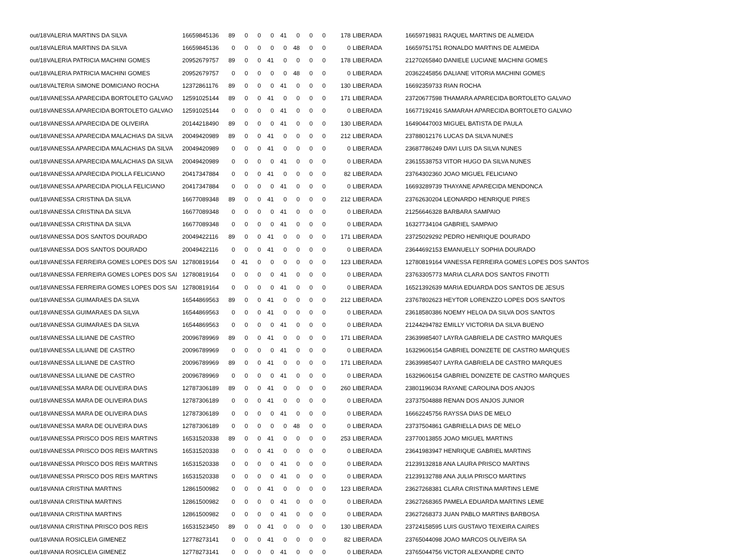| out/18 | VALERIA MARTINS DA SILVA | 16659845136 | 89 | 0 | 0 | 0 | 41 | 0 | 0 | 0 | 178 | LIBERADA | 16659719831 RAQUEL MARTINS DE ALMEIDA |
| out/18 | VALERIA MARTINS DA SILVA | 16659845136 | 0 | 0 | 0 | 0 | 0 | 48 | 0 | 0 | 0 | LIBERADA | 16659751751 RONALDO MARTINS DE ALMEIDA |
| out/18 | VALERIA PATRICIA MACHINI GOMES | 20952679757 | 89 | 0 | 0 | 41 | 0 | 0 | 0 | 0 | 178 | LIBERADA | 21270265840 DANIELE LUCIANE MACHINI GOMES |
| out/18 | VALERIA PATRICIA MACHINI GOMES | 20952679757 | 0 | 0 | 0 | 0 | 0 | 48 | 0 | 0 | 0 | LIBERADA | 20362245856 DALIANE VITORIA MACHINI GOMES |
| out/18 | VALTERIA SIMONE DOMICIANO ROCHA | 12372861176 | 89 | 0 | 0 | 0 | 41 | 0 | 0 | 0 | 130 | LIBERADA | 16692359733 RIAN ROCHA |
| out/18 | VANESSA APARECIDA BORTOLETO GALVAO | 12591025144 | 89 | 0 | 0 | 41 | 0 | 0 | 0 | 0 | 171 | LIBERADA | 23720677598 THAMARA APARECIDA BORTOLETO GALVAO |
| out/18 | VANESSA APARECIDA BORTOLETO GALVAO | 12591025144 | 0 | 0 | 0 | 0 | 41 | 0 | 0 | 0 | 0 | LIBERADA | 16677192416 SAMARAH APARECIDA BORTOLETO GALVAO |
| out/18 | VANESSA APARECIDA DE OLIVEIRA | 20144218490 | 89 | 0 | 0 | 0 | 41 | 0 | 0 | 0 | 130 | LIBERADA | 16490447003 MIGUEL BATISTA DE PAULA |
| out/18 | VANESSA APARECIDA MALACHIAS DA SILVA | 20049420989 | 89 | 0 | 0 | 41 | 0 | 0 | 0 | 0 | 212 | LIBERADA | 23788012176 LUCAS DA SILVA NUNES |
| out/18 | VANESSA APARECIDA MALACHIAS DA SILVA | 20049420989 | 0 | 0 | 0 | 41 | 0 | 0 | 0 | 0 | 0 | LIBERADA | 23687786249 DAVI LUIS DA SILVA NUNES |
| out/18 | VANESSA APARECIDA MALACHIAS DA SILVA | 20049420989 | 0 | 0 | 0 | 0 | 41 | 0 | 0 | 0 | 0 | LIBERADA | 23615538753 VITOR HUGO DA SILVA NUNES |
| out/18 | VANESSA APARECIDA PIOLLA FELICIANO | 20417347884 | 0 | 0 | 0 | 41 | 0 | 0 | 0 | 0 | 82 | LIBERADA | 23764302360 JOAO MIGUEL FELICIANO |
| out/18 | VANESSA APARECIDA PIOLLA FELICIANO | 20417347884 | 0 | 0 | 0 | 0 | 41 | 0 | 0 | 0 | 0 | LIBERADA | 16693289739 THAYANE APARECIDA MENDONCA |
| out/18 | VANESSA CRISTINA DA SILVA | 16677089348 | 89 | 0 | 0 | 41 | 0 | 0 | 0 | 0 | 212 | LIBERADA | 23762630204 LEONARDO HENRIQUE PIRES |
| out/18 | VANESSA CRISTINA DA SILVA | 16677089348 | 0 | 0 | 0 | 0 | 41 | 0 | 0 | 0 | 0 | LIBERADA | 21256646328 BARBARA SAMPAIO |
| out/18 | VANESSA CRISTINA DA SILVA | 16677089348 | 0 | 0 | 0 | 0 | 41 | 0 | 0 | 0 | 0 | LIBERADA | 16327734104 GABRIEL SAMPAIO |
| out/18 | VANESSA DOS SANTOS DOURADO | 20049422116 | 89 | 0 | 0 | 41 | 0 | 0 | 0 | 0 | 171 | LIBERADA | 23725029292 PEDRO HENRIQUE DOURADO |
| out/18 | VANESSA DOS SANTOS DOURADO | 20049422116 | 0 | 0 | 0 | 41 | 0 | 0 | 0 | 0 | 0 | LIBERADA | 23644692153 EMANUELLY SOPHIA DOURADO |
| out/18 | VANESSA FERREIRA GOMES LOPES DOS SAI | 12780819164 | 0 | 41 | 0 | 0 | 0 | 0 | 0 | 0 | 123 | LIBERADA | 12780819164 VANESSA FERREIRA GOMES LOPES DOS SANTOS |
| out/18 | VANESSA FERREIRA GOMES LOPES DOS SAI | 12780819164 | 0 | 0 | 0 | 0 | 41 | 0 | 0 | 0 | 0 | LIBERADA | 23763305773 MARIA CLARA DOS SANTOS FINOTTI |
| out/18 | VANESSA FERREIRA GOMES LOPES DOS SAI | 12780819164 | 0 | 0 | 0 | 0 | 41 | 0 | 0 | 0 | 0 | LIBERADA | 16521392639 MARIA EDUARDA DOS SANTOS DE JESUS |
| out/18 | VANESSA GUIMARAES DA SILVA | 16544869563 | 89 | 0 | 0 | 41 | 0 | 0 | 0 | 0 | 212 | LIBERADA | 23767802623 HEYTOR LORENZZO LOPES DOS SANTOS |
| out/18 | VANESSA GUIMARAES DA SILVA | 16544869563 | 0 | 0 | 0 | 41 | 0 | 0 | 0 | 0 | 0 | LIBERADA | 23618580386 NOEMY HELOA DA SILVA DOS SANTOS |
| out/18 | VANESSA GUIMARAES DA SILVA | 16544869563 | 0 | 0 | 0 | 0 | 41 | 0 | 0 | 0 | 0 | LIBERADA | 21244294782 EMILLY VICTORIA DA SILVA BUENO |
| out/18 | VANESSA LILIANE DE CASTRO | 20096789969 | 89 | 0 | 0 | 41 | 0 | 0 | 0 | 0 | 171 | LIBERADA | 23639985407 LAYRA GABRIELA DE CASTRO MARQUES |
| out/18 | VANESSA LILIANE DE CASTRO | 20096789969 | 0 | 0 | 0 | 0 | 41 | 0 | 0 | 0 | 0 | LIBERADA | 16329606154 GABRIEL DONIZETE DE CASTRO MARQUES |
| out/18 | VANESSA LILIANE DE CASTRO | 20096789969 | 89 | 0 | 0 | 41 | 0 | 0 | 0 | 0 | 171 | LIBERADA | 23639985407 LAYRA GABRIELA DE CASTRO MARQUES |
| out/18 | VANESSA LILIANE DE CASTRO | 20096789969 | 0 | 0 | 0 | 0 | 41 | 0 | 0 | 0 | 0 | LIBERADA | 16329606154 GABRIEL DONIZETE DE CASTRO MARQUES |
| out/18 | VANESSA MARA DE OLIVEIRA DIAS | 12787306189 | 89 | 0 | 0 | 41 | 0 | 0 | 0 | 0 | 260 | LIBERADA | 23801196034 RAYANE CAROLINA DOS ANJOS |
| out/18 | VANESSA MARA DE OLIVEIRA DIAS | 12787306189 | 0 | 0 | 0 | 41 | 0 | 0 | 0 | 0 | 0 | LIBERADA | 23737504888 RENAN DOS ANJOS JUNIOR |
| out/18 | VANESSA MARA DE OLIVEIRA DIAS | 12787306189 | 0 | 0 | 0 | 0 | 41 | 0 | 0 | 0 | 0 | LIBERADA | 16662245756 RAYSSA DIAS DE MELO |
| out/18 | VANESSA MARA DE OLIVEIRA DIAS | 12787306189 | 0 | 0 | 0 | 0 | 0 | 48 | 0 | 0 | 0 | LIBERADA | 23737504861 GABRIELLA DIAS DE MELO |
| out/18 | VANESSA PRISCO DOS REIS MARTINS | 16531520338 | 89 | 0 | 0 | 41 | 0 | 0 | 0 | 0 | 253 | LIBERADA | 23770013855 JOAO MIGUEL MARTINS |
| out/18 | VANESSA PRISCO DOS REIS MARTINS | 16531520338 | 0 | 0 | 0 | 41 | 0 | 0 | 0 | 0 | 0 | LIBERADA | 23641983947 HENRIQUE GABRIEL MARTINS |
| out/18 | VANESSA PRISCO DOS REIS MARTINS | 16531520338 | 0 | 0 | 0 | 0 | 41 | 0 | 0 | 0 | 0 | LIBERADA | 21239132818 ANA LAURA PRISCO MARTINS |
| out/18 | VANESSA PRISCO DOS REIS MARTINS | 16531520338 | 0 | 0 | 0 | 0 | 41 | 0 | 0 | 0 | 0 | LIBERADA | 21239132788 ANA JULIA PRISCO MARTINS |
| out/18 | VANIA CRISTINA MARTINS | 12861500982 | 0 | 0 | 0 | 41 | 0 | 0 | 0 | 0 | 123 | LIBERADA | 23627268381 CLARA CRISTINA MARTINS LEME |
| out/18 | VANIA CRISTINA MARTINS | 12861500982 | 0 | 0 | 0 | 0 | 41 | 0 | 0 | 0 | 0 | LIBERADA | 23627268365 PAMELA EDUARDA MARTINS LEME |
| out/18 | VANIA CRISTINA MARTINS | 12861500982 | 0 | 0 | 0 | 0 | 41 | 0 | 0 | 0 | 0 | LIBERADA | 23627268373 JUAN PABLO MARTINS BARBOSA |
| out/18 | VANIA CRISTINA PRISCO DOS REIS | 16531523450 | 89 | 0 | 0 | 41 | 0 | 0 | 0 | 0 | 130 | LIBERADA | 23724158595 LUIS GUSTAVO TEIXEIRA CAIRES |
| out/18 | VANIA ROSICLEIA GIMENEZ | 12778273141 | 0 | 0 | 0 | 41 | 0 | 0 | 0 | 0 | 82 | LIBERADA | 23765044098 JOAO MARCOS OLIVEIRA SA |
| out/18 | VANIA ROSICLEIA GIMENEZ | 12778273141 | 0 | 0 | 0 | 0 | 41 | 0 | 0 | 0 | 0 | LIBERADA | 23765044756 VICTOR ALEXANDRE CINTO |